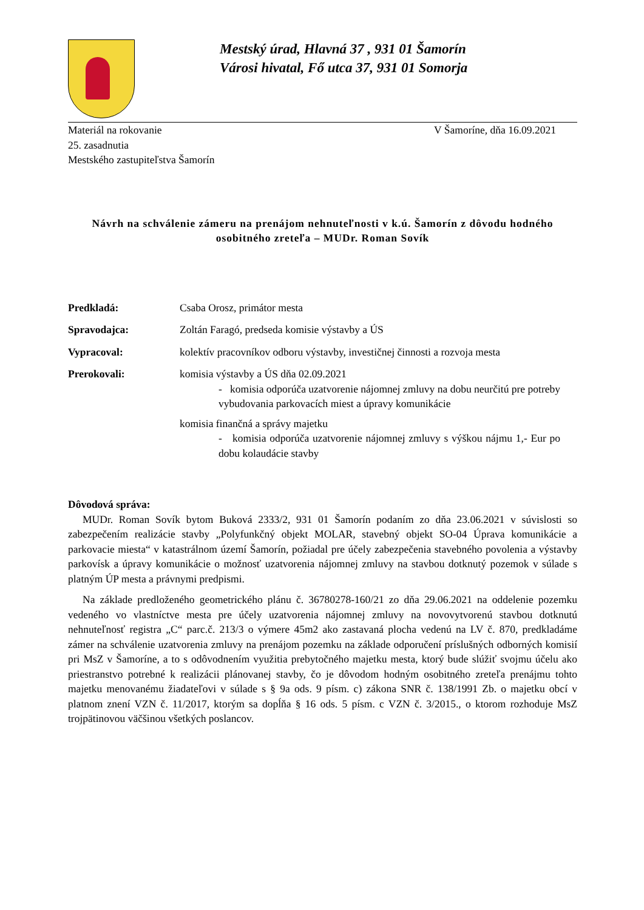Mestský úrad, Hlavná 37 , 931 01 Šamorín
Városi hivatal, Fő utca 37, 931 01 Somorja
Materiál na rokovanie
25. zasadnutia
Mestského zastupiteľstva Šamorín
V Šamoríne, dňa 16.09.2021
Návrh na schválenie zámeru na prenájom nehnuteľnosti v k.ú. Šamorín z dôvodu hodného osobitného zreteľa – MUDr. Roman Sovík
Predkladá: Csaba Orosz, primátor mesta
Spravodajca: Zoltán Faragó, predseda komisie výstavby a ÚS
Vypracoval: kolektív pracovníkov odboru výstavby, investičnej činnosti a rozvoja mesta
Prerokovali: komisia výstavby a ÚS dňa 02.09.2021
- komisia odporúča uzatvorenie nájomnej zmluvy na dobu neurčitú pre potreby vybudovania parkovacích miest a úpravy komunikácie
komisia finančná a správy majetku
- komisia odporúča uzatvorenie nájomnej zmluvy s výškou nájmu 1,- Eur po dobu kolaudácie stavby
Dôvodová správa:
MUDr. Roman Sovík bytom Buková 2333/2, 931 01 Šamorín podaním zo dňa 23.06.2021 v súvislosti so zabezpečením realizácie stavby „Polyfunkčný objekt MOLAR, stavebný objekt SO-04 Úprava komunikácie a parkovacie miesta“ v katastrálnom území Šamorín, požiadal pre účely zabezpečenia stavebného povolenia a výstavby parkovísk a úpravy komunikácie o možnosť uzatvorenia nájomnej zmluvy na stavbou dotknutý pozemok v súlade s platným ÚP mesta a právnymi predpismi.
Na základe predloženého geometrického plánu č. 36780278-160/21 zo dňa 29.06.2021 na oddelenie pozemku vedeného vo vlastníctve mesta pre účely uzatvorenia nájomnej zmluvy na novovytvorenú stavbou dotknutú nehnuteľnosť registra „C“ parc.č. 213/3 o výmere 45m2 ako zastavaná plocha vedenú na LV č. 870, predkladáme zámer na schválenie uzatvorenia zmluvy na prenájom pozemku na základe odporučení príslušných odborných komisií pri MsZ v Šamoríne, a to s odôvodnením využitia prebytočného majetku mesta, ktorý bude slúžiť svojmu účelu ako priestranstvo potrebné k realizácii plánovanej stavby, čo je dôvodom hodným osobitného zreteľa prenájmu tohto majetku menovanému žiadateľovi v súlade s § 9a ods. 9 písm. c) zákona SNR č. 138/1991 Zb. o majetku obcí v platnom znení VZN č. 11/2017, ktorým sa dopĺňa § 16 ods. 5 písm. c VZN č. 3/2015., o ktorom rozhoduje MsZ trojpätinovou väčšinou všetkých poslancov.